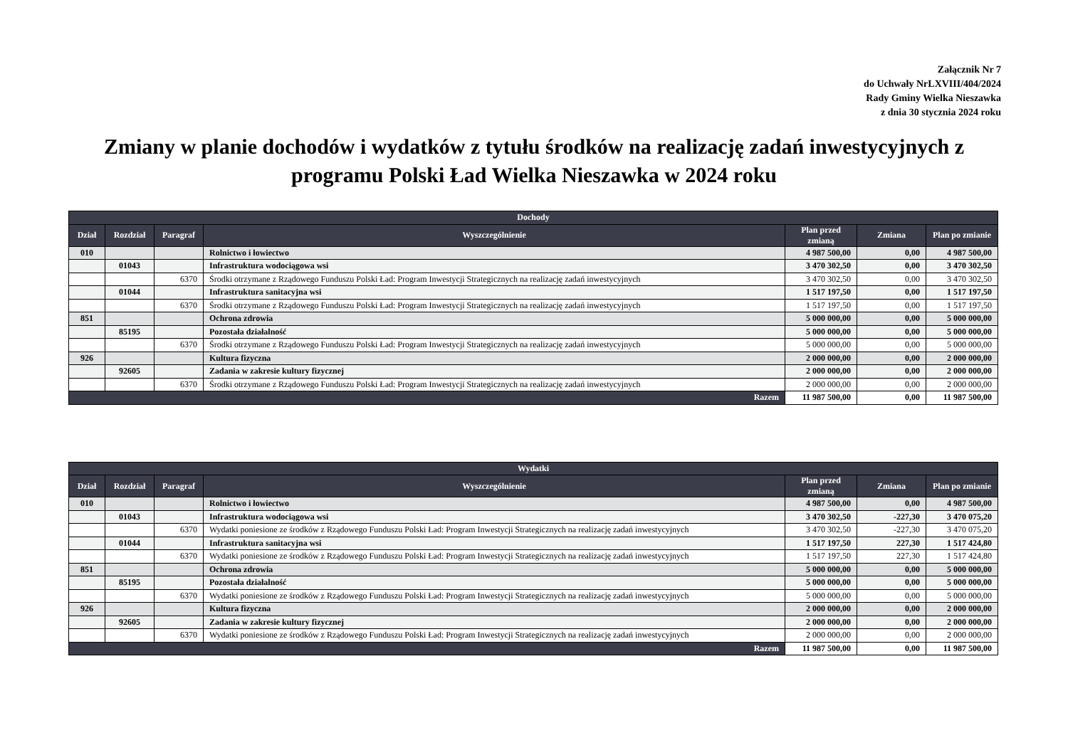Załącznik Nr 7
do Uchwały NrLXVIII/404/2024
Rady Gminy Wielka Nieszawka
z dnia 30 stycznia 2024 roku
Zmiany w planie dochodów i wydatków z tytułu środków na realizację zadań inwestycyjnych z programu Polski Ład Wielka Nieszawka w 2024 roku
| Dochody | | | | | | |
| --- | --- | --- | --- | --- | --- | --- |
| Dział | Rozdział | Paragraf | Wyszczególnienie | Plan przed zmianą | Zmiana | Plan po zmianie |
| 010 | | | Rolnictwo i łowiectwo | 4 987 500,00 | 0,00 | 4 987 500,00 |
| | 01043 | | Infrastruktura wodociągowa wsi | 3 470 302,50 | 0,00 | 3 470 302,50 |
| | | 6370 | Środki otrzymane z Rządowego Funduszu Polski Ład: Program Inwestycji Strategicznych na realizację zadań inwestycyjnych | 3 470 302,50 | 0,00 | 3 470 302,50 |
| | 01044 | | Infrastruktura sanitacyjna wsi | 1 517 197,50 | 0,00 | 1 517 197,50 |
| | | 6370 | Środki otrzymane z Rządowego Funduszu Polski Ład: Program Inwestycji Strategicznych na realizację zadań inwestycyjnych | 1 517 197,50 | 0,00 | 1 517 197,50 |
| 851 | | | Ochrona zdrowia | 5 000 000,00 | 0,00 | 5 000 000,00 |
| | 85195 | | Pozostała działalność | 5 000 000,00 | 0,00 | 5 000 000,00 |
| | | 6370 | Środki otrzymane z Rządowego Funduszu Polski Ład: Program Inwestycji Strategicznych na realizację zadań inwestycyjnych | 5 000 000,00 | 0,00 | 5 000 000,00 |
| 926 | | | Kultura fizyczna | 2 000 000,00 | 0,00 | 2 000 000,00 |
| | 92605 | | Zadania w zakresie kultury fizycznej | 2 000 000,00 | 0,00 | 2 000 000,00 |
| | | 6370 | Środki otrzymane z Rządowego Funduszu Polski Ład: Program Inwestycji Strategicznych na realizację zadań inwestycyjnych | 2 000 000,00 | 0,00 | 2 000 000,00 |
| Razem | | | | 11 987 500,00 | 0,00 | 11 987 500,00 |
| Wydatki | | | | | | |
| --- | --- | --- | --- | --- | --- | --- |
| Dział | Rozdział | Paragraf | Wyszczególnienie | Plan przed zmianą | Zmiana | Plan po zmianie |
| 010 | | | Rolnictwo i łowiectwo | 4 987 500,00 | 0,00 | 4 987 500,00 |
| | 01043 | | Infrastruktura wodociągowa wsi | 3 470 302,50 | -227,30 | 3 470 075,20 |
| | | 6370 | Wydatki poniesione ze środków z Rządowego Funduszu Polski Ład: Program Inwestycji Strategicznych na realizację zadań inwestycyjnych | 3 470 302,50 | -227,30 | 3 470 075,20 |
| | 01044 | | Infrastruktura sanitacyjna wsi | 1 517 197,50 | 227,30 | 1 517 424,80 |
| | | 6370 | Wydatki poniesione ze środków z Rządowego Funduszu Polski Ład: Program Inwestycji Strategicznych na realizację zadań inwestycyjnych | 1 517 197,50 | 227,30 | 1 517 424,80 |
| 851 | | | Ochrona zdrowia | 5 000 000,00 | 0,00 | 5 000 000,00 |
| | 85195 | | Pozostała działalność | 5 000 000,00 | 0,00 | 5 000 000,00 |
| | | 6370 | Wydatki poniesione ze środków z Rządowego Funduszu Polski Ład: Program Inwestycji Strategicznych na realizację zadań inwestycyjnych | 5 000 000,00 | 0,00 | 5 000 000,00 |
| 926 | | | Kultura fizyczna | 2 000 000,00 | 0,00 | 2 000 000,00 |
| | 92605 | | Zadania w zakresie kultury fizycznej | 2 000 000,00 | 0,00 | 2 000 000,00 |
| | | 6370 | Wydatki poniesione ze środków z Rządowego Funduszu Polski Ład: Program Inwestycji Strategicznych na realizację zadań inwestycyjnych | 2 000 000,00 | 0,00 | 2 000 000,00 |
| Razem | | | | 11 987 500,00 | 0,00 | 11 987 500,00 |